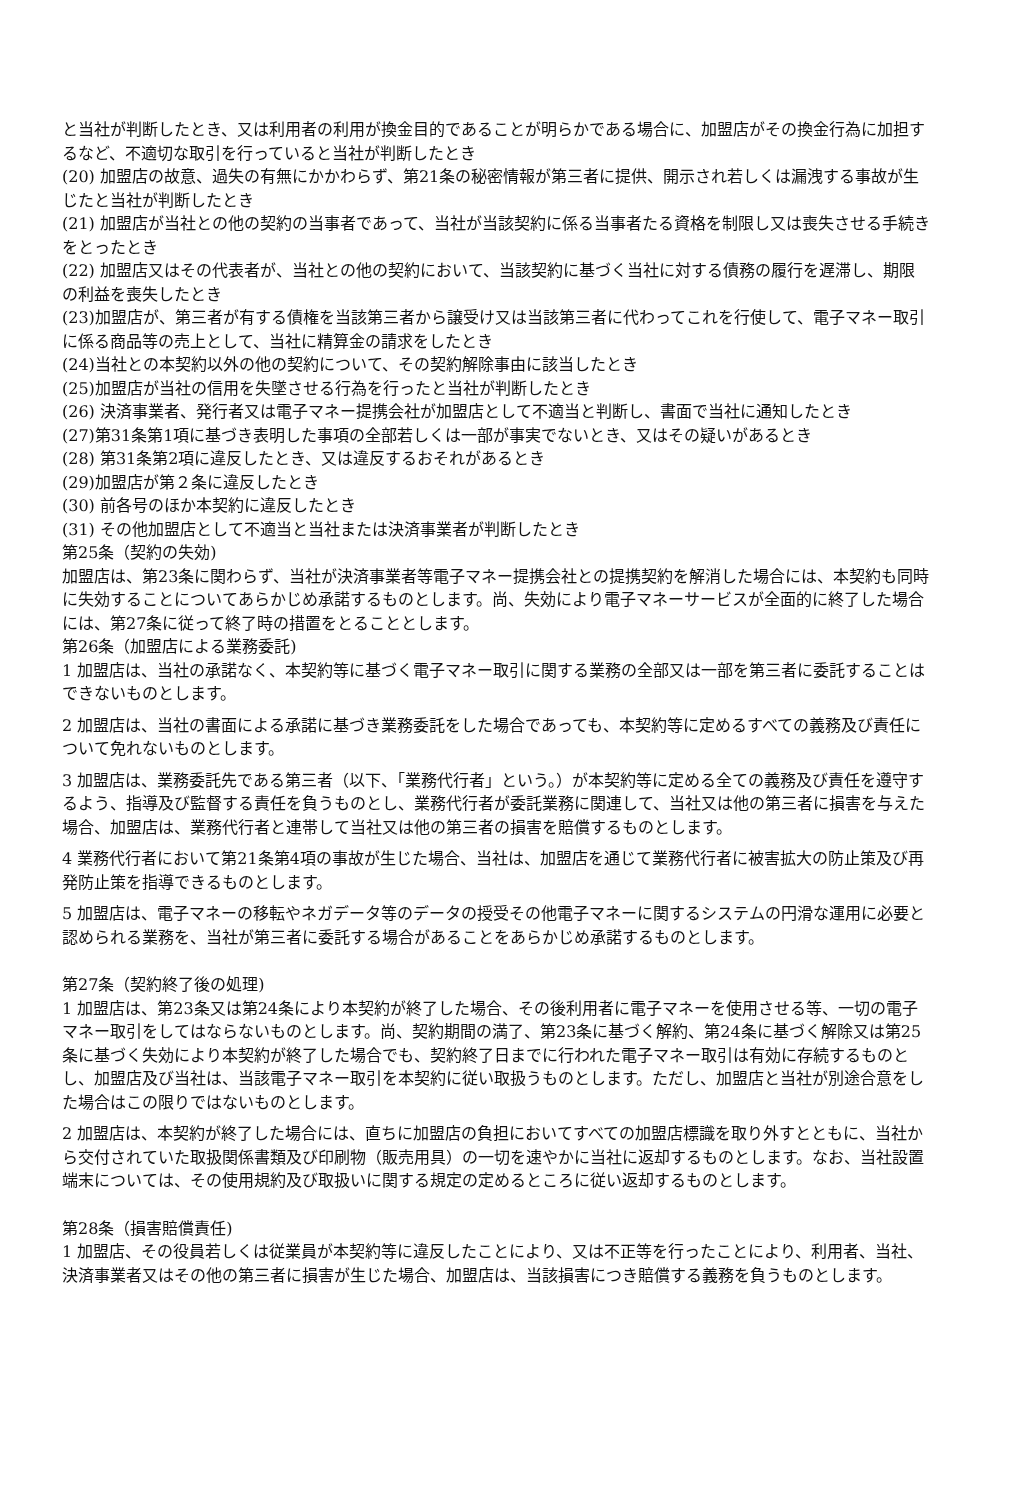と当社が判断したとき、又は利用者の利用が換金目的であることが明らかである場合に、加盟店がその換金行為に加担するなど、不適切な取引を行っていると当社が判断したとき
(20) 加盟店の故意、過失の有無にかかわらず、第21条の秘密情報が第三者に提供、開示され若しくは漏洩する事故が生じたと当社が判断したとき
(21) 加盟店が当社との他の契約の当事者であって、当社が当該契約に係る当事者たる資格を制限し又は喪失させる手続きをとったとき
(22) 加盟店又はその代表者が、当社との他の契約において、当該契約に基づく当社に対する債務の履行を遅滞し、期限の利益を喪失したとき
(23)加盟店が、第三者が有する債権を当該第三者から譲受け又は当該第三者に代わってこれを行使して、電子マネー取引に係る商品等の売上として、当社に精算金の請求をしたとき
(24)当社との本契約以外の他の契約について、その契約解除事由に該当したとき
(25)加盟店が当社の信用を失墜させる行為を行ったと当社が判断したとき
(26) 決済事業者、発行者又は電子マネー提携会社が加盟店として不適当と判断し、書面で当社に通知したとき
(27)第31条第1項に基づき表明した事項の全部若しくは一部が事実でないとき、又はその疑いがあるとき
(28) 第31条第2項に違反したとき、又は違反するおそれがあるとき
(29)加盟店が第２条に違反したとき
(30) 前各号のほか本契約に違反したとき
(31) その他加盟店として不適当と当社または決済事業者が判断したとき
第25条（契約の失効)
加盟店は、第23条に関わらず、当社が決済事業者等電子マネー提携会社との提携契約を解消した場合には、本契約も同時に失効することについてあらかじめ承諾するものとします。尚、失効により電子マネーサービスが全面的に終了した場合には、第27条に従って終了時の措置をとることとします。
第26条（加盟店による業務委託)
1 加盟店は、当社の承諾なく、本契約等に基づく電子マネー取引に関する業務の全部又は一部を第三者に委託することはできないものとします。
2 加盟店は、当社の書面による承諾に基づき業務委託をした場合であっても、本契約等に定めるすべての義務及び責任について免れないものとします。
3 加盟店は、業務委託先である第三者（以下、「業務代行者」という。）が本契約等に定める全ての義務及び責任を遵守するよう、指導及び監督する責任を負うものとし、業務代行者が委託業務に関連して、当社又は他の第三者に損害を与えた場合、加盟店は、業務代行者と連帯して当社又は他の第三者の損害を賠償するものとします。
4 業務代行者において第21条第4項の事故が生じた場合、当社は、加盟店を通じて業務代行者に被害拡大の防止策及び再発防止策を指導できるものとします。
5 加盟店は、電子マネーの移転やネガデータ等のデータの授受その他電子マネーに関するシステムの円滑な運用に必要と認められる業務を、当社が第三者に委託する場合があることをあらかじめ承諾するものとします。
第27条（契約終了後の処理)
1 加盟店は、第23条又は第24条により本契約が終了した場合、その後利用者に電子マネーを使用させる等、一切の電子マネー取引をしてはならないものとします。尚、契約期間の満了、第23条に基づく解約、第24条に基づく解除又は第25条に基づく失効により本契約が終了した場合でも、契約終了日までに行われた電子マネー取引は有効に存続するものとし、加盟店及び当社は、当該電子マネー取引を本契約に従い取扱うものとします。ただし、加盟店と当社が別途合意をした場合はこの限りではないものとします。
2 加盟店は、本契約が終了した場合には、直ちに加盟店の負担においてすべての加盟店標識を取り外すとともに、当社から交付されていた取扱関係書類及び印刷物（販売用具）の一切を速やかに当社に返却するものとします。なお、当社設置端末については、その使用規約及び取扱いに関する規定の定めるところに従い返却するものとします。
第28条（損害賠償責任)
1 加盟店、その役員若しくは従業員が本契約等に違反したことにより、又は不正等を行ったことにより、利用者、当社、決済事業者又はその他の第三者に損害が生じた場合、加盟店は、当該損害につき賠償する義務を負うものとします。